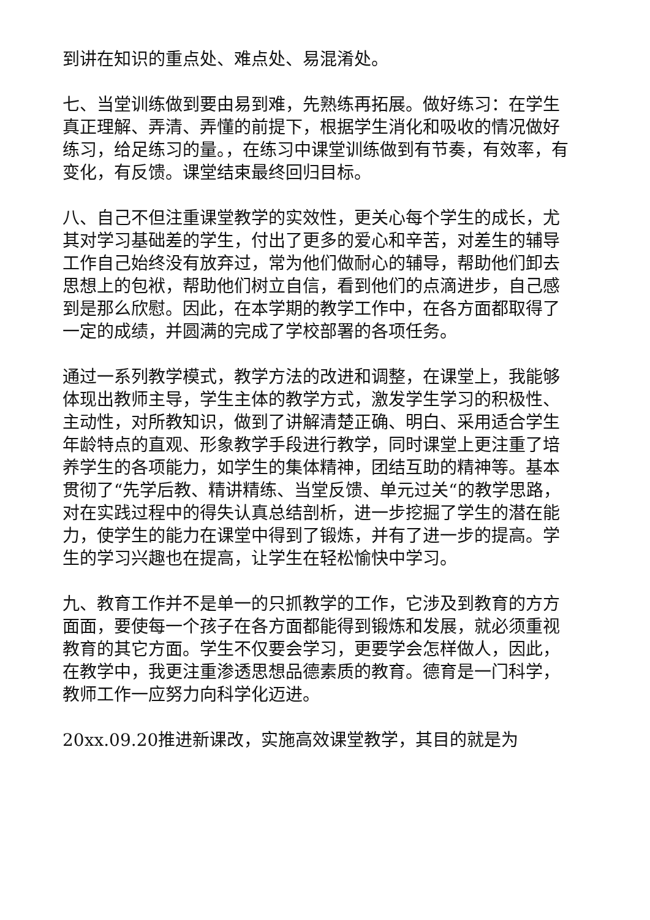到讲在知识的重点处、难点处、易混淆处。
七、当堂训练做到要由易到难，先熟练再拓展。做好练习：在学生真正理解、弄清、弄懂的前提下，根据学生消化和吸收的情况做好练习，给足练习的量。，在练习中课堂训练做到有节奏，有效率，有变化，有反馈。课堂结束最终回归目标。
八、自己不但注重课堂教学的实效性，更关心每个学生的成长，尤其对学习基础差的学生，付出了更多的爱心和辛苦，对差生的辅导工作自己始终没有放弃过，常为他们做耐心的辅导，帮助他们卸去思想上的包袱，帮助他们树立自信，看到他们的点滴进步，自己感到是那么欣慰。因此，在本学期的教学工作中，在各方面都取得了一定的成绩，并圆满的完成了学校部署的各项任务。
通过一系列教学模式，教学方法的改进和调整，在课堂上，我能够体现出教师主导，学生主体的教学方式，激发学生学习的积极性、主动性，对所教知识，做到了讲解清楚正确、明白、采用适合学生年龄特点的直观、形象教学手段进行教学，同时课堂上更注重了培养学生的各项能力，如学生的集体精神，团结互助的精神等。基本贯彻了“先学后教、精讲精练、当堂反馈、单元过关“的教学思路，对在实践过程中的得失认真总结剖析，进一步挖掘了学生的潜在能力，使学生的能力在课堂中得到了锻炼，并有了进一步的提高。学生的学习兴趣也在提高，让学生在轻松愉快中学习。
九、教育工作并不是单一的只抓教学的工作，它涉及到教育的方方面面，要使每一个孩子在各方面都能得到锻炼和发展，就必须重视教育的其它方面。学生不仅要会学习，更要学会怎样做人，因此，在教学中，我更注重渗透思想品德素质的教育。德育是一门科学，教师工作一应努力向科学化迈进。
20xx.09.20推进新课改，实施高效课堂教学，其目的就是为